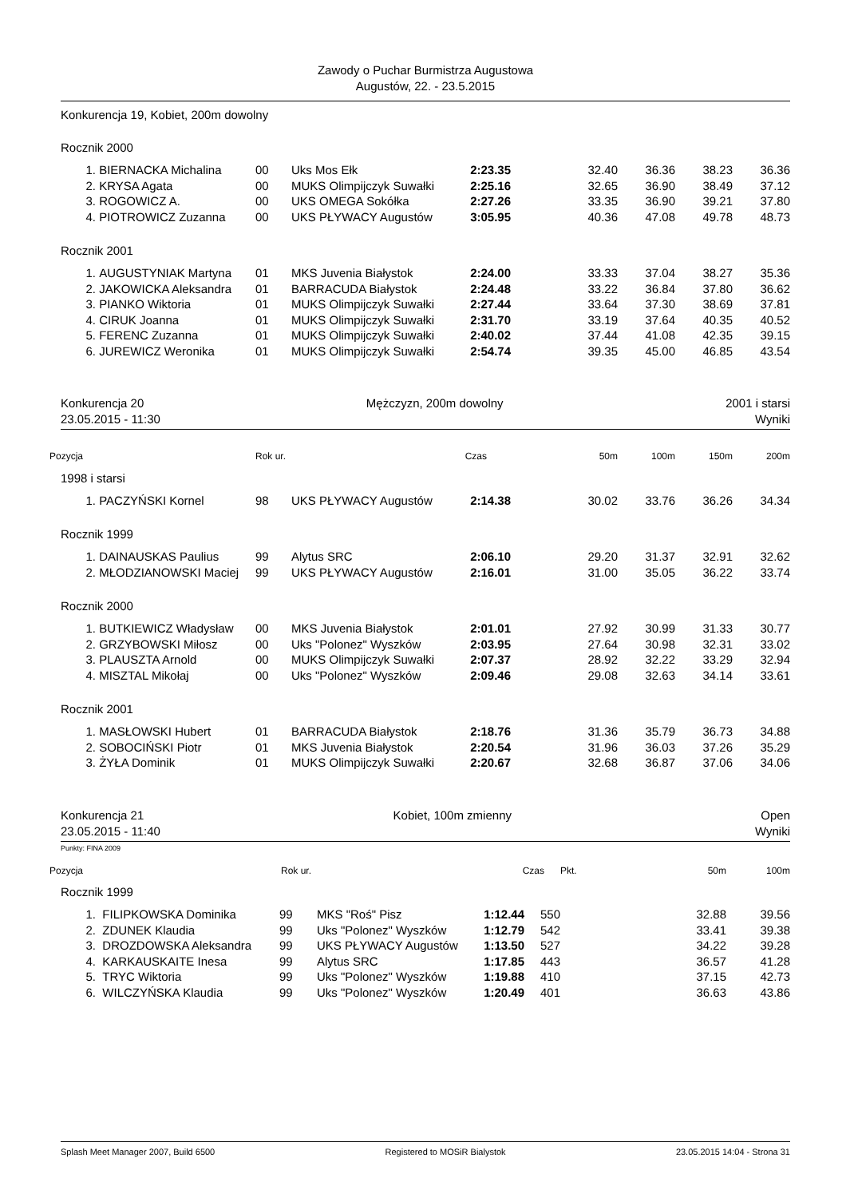Zawody o Puchar Burmistrza Augustowa
Augustów, 22. - 23.5.2015
Konkurencja 19, Kobiet, 200m dowolny
Rocznik 2000
| | 1. | BIERNACKA Michalina | 00 | Uks Mos Ełk | 2:23.35 | 32.40 | 36.36 | 38.23 | 36.36 |
| | 2. | KRYSA Agata | 00 | MUKS Olimpijczyk Suwałki | 2:25.16 | 32.65 | 36.90 | 38.49 | 37.12 |
| | 3. | ROGOWICZ A. | 00 | UKS OMEGA Sokółka | 2:27.26 | 33.35 | 36.90 | 39.21 | 37.80 |
| | 4. | PIOTROWICZ Zuzanna | 00 | UKS PŁYWACY Augustów | 3:05.95 | 40.36 | 47.08 | 49.78 | 48.73 |
Rocznik 2001
| | 1. | AUGUSTYNIAK Martyna | 01 | MKS Juvenia Białystok | 2:24.00 | 33.33 | 37.04 | 38.27 | 35.36 |
| | 2. | JAKOWICKA Aleksandra | 01 | BARRACUDA Białystok | 2:24.48 | 33.22 | 36.84 | 37.80 | 36.62 |
| | 3. | PIANKO Wiktoria | 01 | MUKS Olimpijczyk Suwałki | 2:27.44 | 33.64 | 37.30 | 38.69 | 37.81 |
| | 4. | CIRUK Joanna | 01 | MUKS Olimpijczyk Suwałki | 2:31.70 | 33.19 | 37.64 | 40.35 | 40.52 |
| | 5. | FERENC Zuzanna | 01 | MUKS Olimpijczyk Suwałki | 2:40.02 | 37.44 | 41.08 | 42.35 | 39.15 |
| | 6. | JUREWICZ Weronika | 01 | MUKS Olimpijczyk Suwałki | 2:54.74 | 39.35 | 45.00 | 46.85 | 43.54 |
Konkurencja 20 Mężczyzn, 200m dowolny 2001 i starsi
23.05.2015 - 11:30 Wyniki
| Pozycja | Rok ur. | Czas | 50m | 100m | 150m | 200m |
| --- | --- | --- | --- | --- | --- | --- |
1998 i starsi
| | 1. | PACZYŃSKI Kornel | 98 | UKS PŁYWACY Augustów | 2:14.38 | 30.02 | 33.76 | 36.26 | 34.34 |
Rocznik 1999
| | 1. | DAINAUSKAS Paulius | 99 | Alytus SRC | 2:06.10 | 29.20 | 31.37 | 32.91 | 32.62 |
| | 2. | MŁODZIANOWSKI Maciej | 99 | UKS PŁYWACY Augustów | 2:16.01 | 31.00 | 35.05 | 36.22 | 33.74 |
Rocznik 2000
| | 1. | BUTKIEWICZ Władysław | 00 | MKS Juvenia Białystok | 2:01.01 | 27.92 | 30.99 | 31.33 | 30.77 |
| | 2. | GRZYBOWSKI Miłosz | 00 | Uks "Polonez" Wyszków | 2:03.95 | 27.64 | 30.98 | 32.31 | 33.02 |
| | 3. | PLAUSZTA Arnold | 00 | MUKS Olimpijczyk Suwałki | 2:07.37 | 28.92 | 32.22 | 33.29 | 32.94 |
| | 4. | MISZTAL Mikołaj | 00 | Uks "Polonez" Wyszków | 2:09.46 | 29.08 | 32.63 | 34.14 | 33.61 |
Rocznik 2001
| | 1. | MASŁOWSKI Hubert | 01 | BARRACUDA Białystok | 2:18.76 | 31.36 | 35.79 | 36.73 | 34.88 |
| | 2. | SOBOCIŃSKI Piotr | 01 | MKS Juvenia Białystok | 2:20.54 | 31.96 | 36.03 | 37.26 | 35.29 |
| | 3. | ŻYŁA Dominik | 01 | MUKS Olimpijczyk Suwałki | 2:20.67 | 32.68 | 36.87 | 37.06 | 34.06 |
Konkurencja 21 Kobiet, 100m zmienny Open
23.05.2015 - 11:40 Wyniki
Punkty: FINA 2009
| Pozycja | Rok ur. | Czas | Pkt. | 50m | 100m |
| --- | --- | --- | --- | --- | --- |
Rocznik 1999
| | 1. | FILIPKOWSKA Dominika | 99 | MKS "Roś" Pisz | 1:12.44 | 550 | 32.88 | 39.56 |
| | 2. | ZDUNEK Klaudia | 99 | Uks "Polonez" Wyszków | 1:12.79 | 542 | 33.41 | 39.38 |
| | 3. | DROZDOWSKA Aleksandra | 99 | UKS PŁYWACY Augustów | 1:13.50 | 527 | 34.22 | 39.28 |
| | 4. | KARKAUSKAITE Inesa | 99 | Alytus SRC | 1:17.85 | 443 | 36.57 | 41.28 |
| | 5. | TRYC Wiktoria | 99 | Uks "Polonez" Wyszków | 1:19.88 | 410 | 37.15 | 42.73 |
| | 6. | WILCZYŃSKA Klaudia | 99 | Uks "Polonez" Wyszków | 1:20.49 | 401 | 36.63 | 43.86 |
Splash Meet Manager 2007, Build 6500 Registered to MOSiR Bialystok 23.05.2015 14:04 - Strona 31